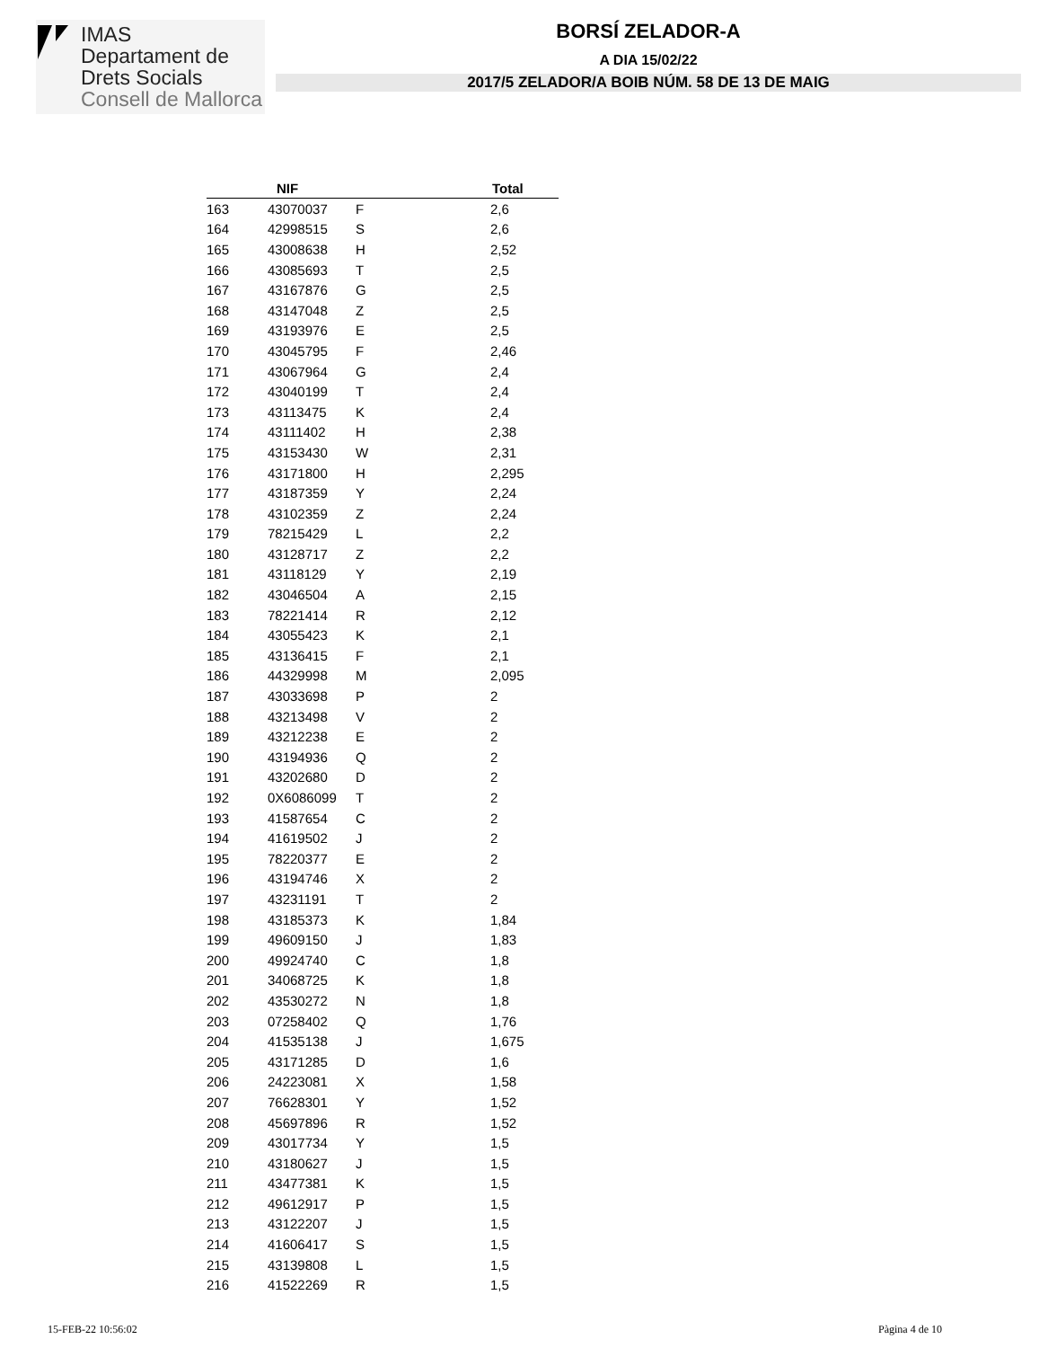IMAS
Departament de
Drets Socials
Consell de Mallorca
BORSÍ ZELADOR-A
A DIA 15/02/22
2017/5 ZELADOR/A BOIB NÚM. 58 DE 13 DE MAIG
| | NIF | | Total |
| --- | --- | --- | --- |
| 163 | 43070037 | F | 2,6 |
| 164 | 42998515 | S | 2,6 |
| 165 | 43008638 | H | 2,52 |
| 166 | 43085693 | T | 2,5 |
| 167 | 43167876 | G | 2,5 |
| 168 | 43147048 | Z | 2,5 |
| 169 | 43193976 | E | 2,5 |
| 170 | 43045795 | F | 2,46 |
| 171 | 43067964 | G | 2,4 |
| 172 | 43040199 | T | 2,4 |
| 173 | 43113475 | K | 2,4 |
| 174 | 43111402 | H | 2,38 |
| 175 | 43153430 | W | 2,31 |
| 176 | 43171800 | H | 2,295 |
| 177 | 43187359 | Y | 2,24 |
| 178 | 43102359 | Z | 2,24 |
| 179 | 78215429 | L | 2,2 |
| 180 | 43128717 | Z | 2,2 |
| 181 | 43118129 | Y | 2,19 |
| 182 | 43046504 | A | 2,15 |
| 183 | 78221414 | R | 2,12 |
| 184 | 43055423 | K | 2,1 |
| 185 | 43136415 | F | 2,1 |
| 186 | 44329998 | M | 2,095 |
| 187 | 43033698 | P | 2 |
| 188 | 43213498 | V | 2 |
| 189 | 43212238 | E | 2 |
| 190 | 43194936 | Q | 2 |
| 191 | 43202680 | D | 2 |
| 192 | 0X6086099 | T | 2 |
| 193 | 41587654 | C | 2 |
| 194 | 41619502 | J | 2 |
| 195 | 78220377 | E | 2 |
| 196 | 43194746 | X | 2 |
| 197 | 43231191 | T | 2 |
| 198 | 43185373 | K | 1,84 |
| 199 | 49609150 | J | 1,83 |
| 200 | 49924740 | C | 1,8 |
| 201 | 34068725 | K | 1,8 |
| 202 | 43530272 | N | 1,8 |
| 203 | 07258402 | Q | 1,76 |
| 204 | 41535138 | J | 1,675 |
| 205 | 43171285 | D | 1,6 |
| 206 | 24223081 | X | 1,58 |
| 207 | 76628301 | Y | 1,52 |
| 208 | 45697896 | R | 1,52 |
| 209 | 43017734 | Y | 1,5 |
| 210 | 43180627 | J | 1,5 |
| 211 | 43477381 | K | 1,5 |
| 212 | 49612917 | P | 1,5 |
| 213 | 43122207 | J | 1,5 |
| 214 | 41606417 | S | 1,5 |
| 215 | 43139808 | L | 1,5 |
| 216 | 41522269 | R | 1,5 |
15-FEB-22 10:56:02 Pàgina 4 de 10